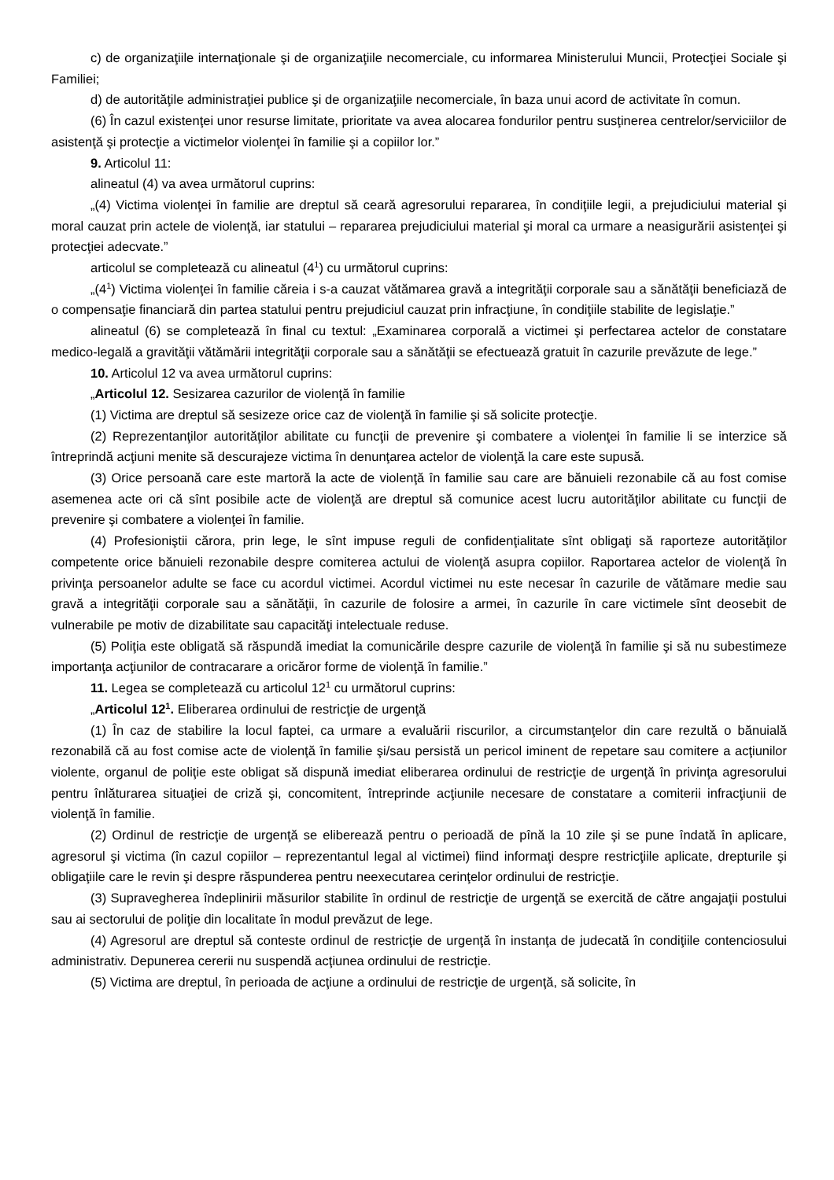c) de organizaţiile internaţionale şi de organizaţiile necomerciale, cu informarea Ministerului Muncii, Protecţiei Sociale şi Familiei;
d) de autorităţile administraţiei publice şi de organizaţiile necomerciale, în baza unui acord de activitate în comun.
(6) În cazul existenţei unor resurse limitate, prioritate va avea alocarea fondurilor pentru susţinerea centrelor/serviciilor de asistenţă şi protecţie a victimelor violenţei în familie şi a copiilor lor.”
9. Articolul 11:
alineatul (4) va avea următorul cuprins:
„(4) Victima violenţei în familie are dreptul să ceară agresorului repararea, în condiţiile legii, a prejudiciului material şi moral cauzat prin actele de violenţă, iar statului – repararea prejudiciului material şi moral ca urmare a neasigurării asistenţei şi protecţiei adecvate.”
articolul se completează cu alineatul (4<sup>1</sup>) cu următorul cuprins:
„(4<sup>1</sup>) Victima violenţei în familie căreia i s-a cauzat vătămarea gravă a integrităţii corporale sau a sănătăţii beneficiază de o compensaţie financiară din partea statului pentru prejudiciul cauzat prin infracţiune, în condiţiile stabilite de legislaţie.”
alineatul (6) se completează în final cu textul: „Examinarea corporală a victimei şi perfectarea actelor de constatare medico-legală a gravităţii vătămării integrităţii corporale sau a sănătăţii se efectuează gratuit în cazurile prevăzute de lege.”
10. Articolul 12 va avea următorul cuprins:
„Articolul 12. Sesizarea cazurilor de violenţă în familie
(1) Victima are dreptul să sesizeze orice caz de violenţă în familie şi să solicite protecţie.
(2) Reprezentanţilor autorităţilor abilitate cu funcţii de prevenire şi combatere a violenţei în familie li se interzice să întreprindă acţiuni menite să descurajeze victima în denunţarea actelor de violenţă la care este supusă.
(3) Orice persoană care este martoră la acte de violenţă în familie sau care are bănuieli rezonabile că au fost comise asemenea acte ori că sînt posibile acte de violenţă are dreptul să comunice acest lucru autorităţilor abilitate cu funcţii de prevenire şi combatere a violenţei în familie.
(4) Profesioniştii cărora, prin lege, le sînt impuse reguli de confidenţialitate sînt obligaţi să raporteze autorităţilor competente orice bănuieli rezonabile despre comiterea actului de violenţă asupra copiilor. Raportarea actelor de violenţă în privinţa persoanelor adulte se face cu acordul victimei. Acordul victimei nu este necesar în cazurile de vătămare medie sau gravă a integrităţii corporale sau a sănătăţii, în cazurile de folosire a armei, în cazurile în care victimele sînt deosebit de vulnerabile pe motiv de dizabilitate sau capacităţi intelectuale reduse.
(5) Poliţia este obligată să răspundă imediat la comunicările despre cazurile de violenţă în familie şi să nu subestimeze importanţa acţiunilor de contracarare a oricăror forme de violenţă în familie.”
11. Legea se completează cu articolul 12<sup>1</sup> cu următorul cuprins:
„Articolul 12<sup>1</sup>. Eliberarea ordinului de restricţie de urgenţă
(1) În caz de stabilire la locul faptei, ca urmare a evaluării riscurilor, a circumstanţelor din care rezultă o bănuială rezonabilă că au fost comise acte de violenţă în familie şi/sau persistă un pericol iminent de repetare sau comitere a acţiunilor violente, organul de poliţie este obligat să dispună imediat eliberarea ordinului de restricţie de urgenţă în privinţa agresorului pentru înlăturarea situaţiei de criză şi, concomitent, întreprinde acţiunile necesare de constatare a comiterii infracţiunii de violenţă în familie.
(2) Ordinul de restricţie de urgenţă se eliberează pentru o perioadă de pînă la 10 zile şi se pune îndată în aplicare, agresorul şi victima (în cazul copiilor – reprezentantul legal al victimei) fiind informaţi despre restricţiile aplicate, drepturile şi obligaţiile care le revin şi despre răspunderea pentru neexecutarea cerinţelor ordinului de restricţie.
(3) Supravegherea îndeplinirii măsurilor stabilite în ordinul de restricţie de urgenţă se exercită de către angajaţii postului sau ai sectorului de poliţie din localitate în modul prevăzut de lege.
(4) Agresorul are dreptul să conteste ordinul de restricţie de urgenţă în instanţa de judecată în condiţiile contenciosului administrativ. Depunerea cererii nu suspendă acţiunea ordinului de restricţie.
(5) Victima are dreptul, în perioada de acţiune a ordinului de restricţie de urgenţă, să solicite, în